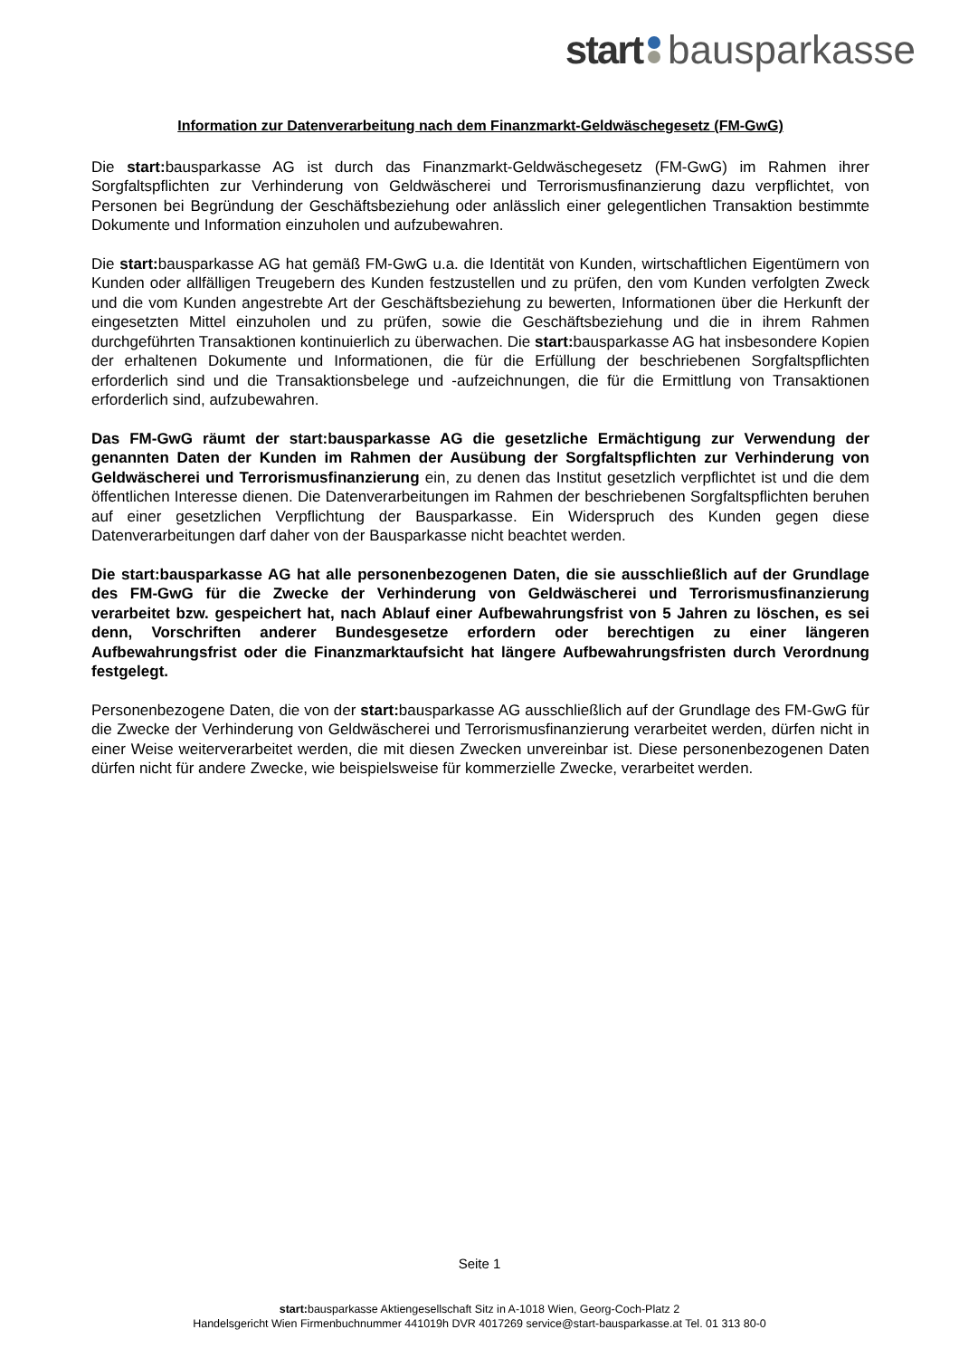start bausparkasse
Information zur Datenverarbeitung nach dem Finanzmarkt-Geldwäschegesetz (FM-GwG)
Die start: bausparkasse AG ist durch das Finanzmarkt-Geldwäschegesetz (FM-GwG) im Rahmen ihrer Sorgfaltspflichten zur Verhinderung von Geldwäscherei und Terrorismusfinanzierung dazu verpflichtet, von Personen bei Begründung der Geschäftsbeziehung oder anlässlich einer gelegentlichen Transaktion bestimmte Dokumente und Information einzuholen und aufzubewahren.
Die start: bausparkasse AG hat gemäß FM-GwG u.a. die Identität von Kunden, wirtschaftlichen Eigentümern von Kunden oder allfälligen Treugebern des Kunden festzustellen und zu prüfen, den vom Kunden verfolgten Zweck und die vom Kunden angestrebte Art der Geschäftsbeziehung zu bewerten, Informationen über die Herkunft der eingesetzten Mittel einzuholen und zu prüfen, sowie die Geschäftsbeziehung und die in ihrem Rahmen durchgeführten Transaktionen kontinuierlich zu überwachen. Die start: bausparkasse AG hat insbesondere Kopien der erhaltenen Dokumente und Informationen, die für die Erfüllung der beschriebenen Sorgfaltspflichten erforderlich sind und die Transaktionsbelege und -aufzeichnungen, die für die Ermittlung von Transaktionen erforderlich sind, aufzubewahren.
Das FM-GwG räumt der start:bausparkasse AG die gesetzliche Ermächtigung zur Verwendung der genannten Daten der Kunden im Rahmen der Ausübung der Sorgfaltspflichten zur Verhinderung von Geldwäscherei und Terrorismusfinanzierung ein, zu denen das Institut gesetzlich verpflichtet ist und die dem öffentlichen Interesse dienen. Die Datenverarbeitungen im Rahmen der beschriebenen Sorgfaltspflichten beruhen auf einer gesetzlichen Verpflichtung der Bausparkasse. Ein Widerspruch des Kunden gegen diese Datenverarbeitungen darf daher von der Bausparkasse nicht beachtet werden.
Die start:bausparkasse AG hat alle personenbezogenen Daten, die sie ausschließlich auf der Grundlage des FM-GwG für die Zwecke der Verhinderung von Geldwäscherei und Terrorismusfinanzierung verarbeitet bzw. gespeichert hat, nach Ablauf einer Aufbewahrungsfrist von 5 Jahren zu löschen, es sei denn, Vorschriften anderer Bundesgesetze erfordern oder berechtigen zu einer längeren Aufbewahrungsfrist oder die Finanzmarktaufsicht hat längere Aufbewahrungsfristen durch Verordnung festgelegt.
Personenbezogene Daten, die von der start: bausparkasse AG ausschließlich auf der Grundlage des FM-GwG für die Zwecke der Verhinderung von Geldwäscherei und Terrorismusfinanzierung verarbeitet werden, dürfen nicht in einer Weise weiterverarbeitet werden, die mit diesen Zwecken unvereinbar ist. Diese personenbezogenen Daten dürfen nicht für andere Zwecke, wie beispielsweise für kommerzielle Zwecke, verarbeitet werden.
Seite 1
start: bausparkasse Aktiengesellschaft Sitz in A-1018 Wien, Georg-Coch-Platz 2
Handelsgericht Wien Firmenbuchnummer 441019h DVR 4017269 service@start-bausparkasse.at Tel. 01 313 80-0